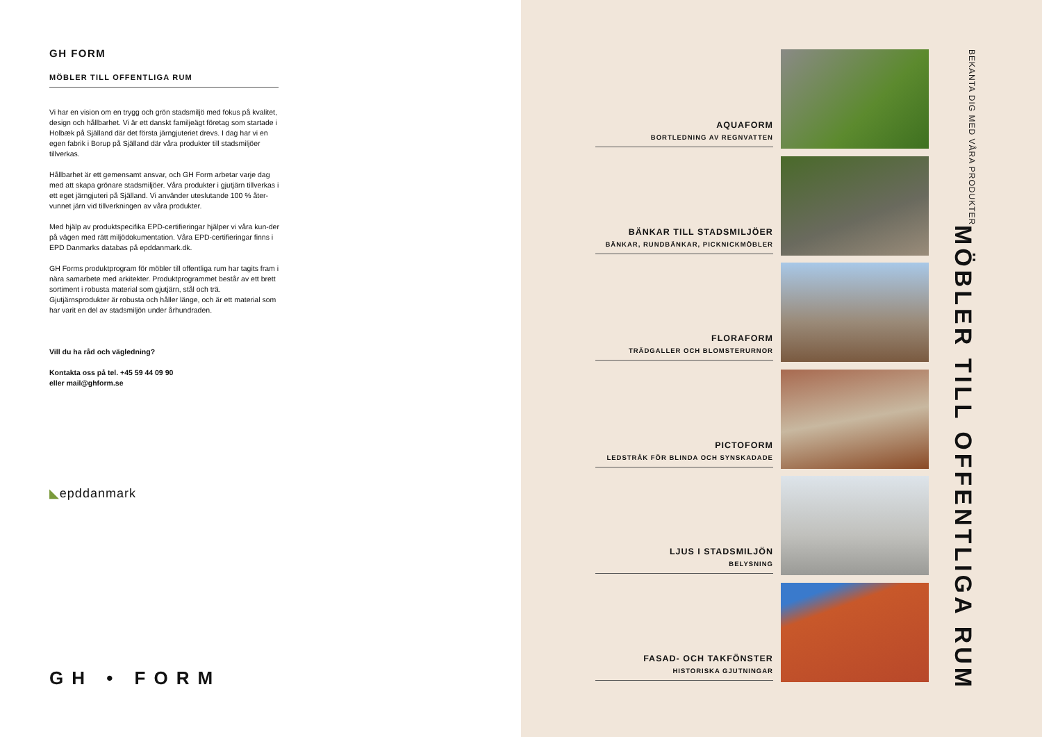GH FORM
MÖBLER TILL OFFENTLIGA RUM
Vi har en vision om en trygg och grön stadsmiljö med fokus på kvalitet, design och hållbarhet. Vi är ett danskt familjeägt företag som startade i Holbæk på Själland där det första järngjuteriet drevs. I dag har vi en egen fabrik i Borup på Själland där våra produkter till stadsmiljöer tillverkas.
Hållbarhet är ett gemensamt ansvar, och GH Form arbetar varje dag med att skapa grönare stadsmiljöer. Våra produkter i gjutjärn tillverkas i ett eget järngjuteri på Själland. Vi använder uteslutande 100 % åter-vunnet järn vid tillverkningen av våra produkter.
Med hjälp av produktspecifika EPD-certifieringar hjälper vi våra kun-der på vägen med rätt miljödokumentation. Våra EPD-certifieringar finns i EPD Danmarks databas på epddanmark.dk.
GH Forms produktprogram för möbler till offentliga rum har tagits fram i nära samarbete med arkitekter. Produktprogrammet består av ett brett sortiment i robusta material som gjutjärn, stål och trä. Gjutjärnsprodukter är robusta och håller länge, och är ett material som har varit en del av stadsmiljön under århundraden.
Vill du ha råd och vägledning?
Kontakta oss på tel. +45 59 44 09 90
eller mail@ghform.se
◣epddanmark
GH • FORM
AQUAFORM
BORTLEDNING AV REGNVATTEN
BÄNKAR TILL STADSMILJÖER
BÄNKAR, RUNDBÄNKAR, PICKNICKMÖBLER
FLORAFORM
TRÄDGALLER OCH BLOMSTERURNOR
PICTOFORM
LEDSTRÅK FÖR BLINDA OCH SYNSKADADE
LJUS I STADSMILJÖN
BELYSNING
FASAD- OCH TAKFÖNSTER
HISTORISKA GJUTNINGAR
BEKANTA DIG MED VÅRA PRODUKTER
MÖBLER TILL OFFENTLIGA RUM